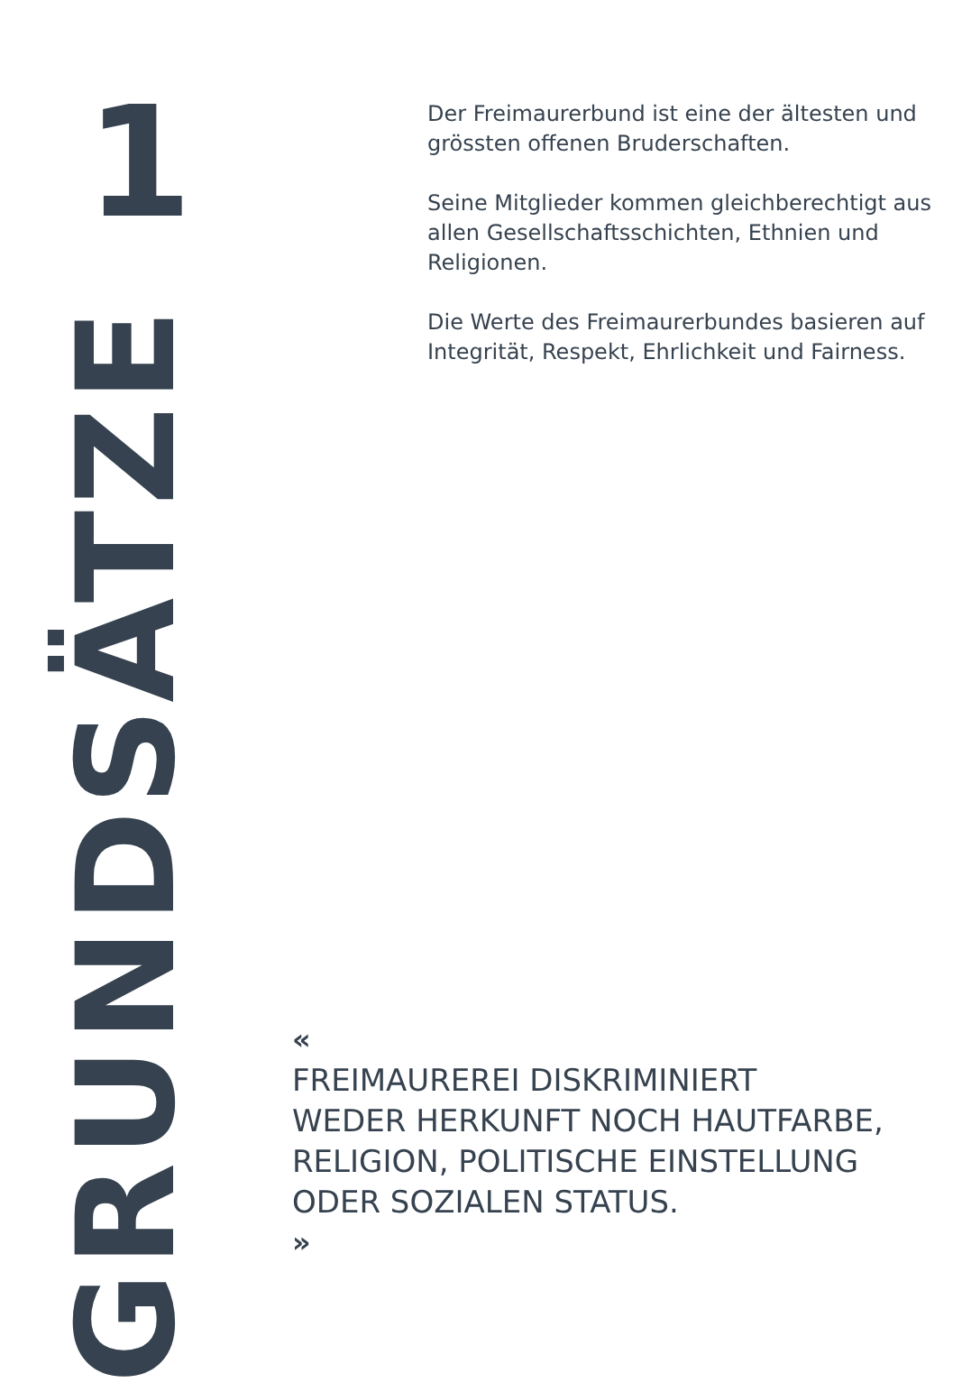1
Der Freimaurerbund ist eine der ältesten und grössten offenen Bruderschaften.
Seine Mitglieder kommen gleichberech­tigt aus allen Gesellschaftsschichten, Ethnien und Religionen.
Die Werte des Freimaurerbundes basie­ren auf Integrität, Respekt, Ehrlichkeit und Fairness.
GRUNDSÄTZE
«
FREIMAUREREI DISKRIMINIERT
WEDER HERKUNFT NOCH HAUTFARBE,
RELIGION, POLITISCHE EINSTELLUNG
ODER SOZIALEN STATUS.
»